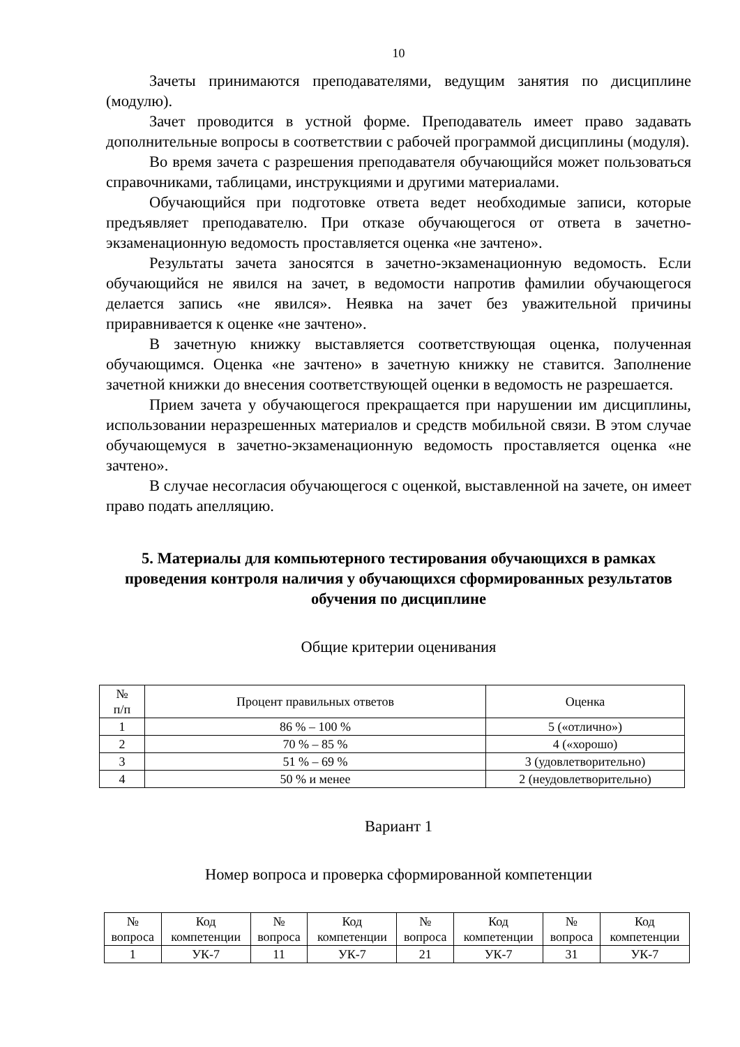10
Зачеты принимаются преподавателями, ведущим занятия по дисциплине (модулю).
Зачет проводится в устной форме. Преподаватель имеет право задавать дополнительные вопросы в соответствии с рабочей программой дисциплины (модуля).
Во время зачета с разрешения преподавателя обучающийся может пользоваться справочниками, таблицами, инструкциями и другими материалами.
Обучающийся при подготовке ответа ведет необходимые записи, которые предъявляет преподавателю. При отказе обучающегося от ответа в зачетно-экзаменационную ведомость проставляется оценка «не зачтено».
Результаты зачета заносятся в зачетно-экзаменационную ведомость. Если обучающийся не явился на зачет, в ведомости напротив фамилии обучающегося делается запись «не явился». Неявка на зачет без уважительной причины приравнивается к оценке «не зачтено».
В зачетную книжку выставляется соответствующая оценка, полученная обучающимся. Оценка «не зачтено» в зачетную книжку не ставится. Заполнение зачетной книжки до внесения соответствующей оценки в ведомость не разрешается.
Прием зачета у обучающегося прекращается при нарушении им дисциплины, использовании неразрешенных материалов и средств мобильной связи. В этом случае обучающемуся в зачетно-экзаменационную ведомость проставляется оценка «не зачтено».
В случае несогласия обучающегося с оценкой, выставленной на зачете, он имеет право подать апелляцию.
5. Материалы для компьютерного тестирования обучающихся в рамках проведения контроля наличия у обучающихся сформированных результатов обучения по дисциплине
Общие критерии оценивания
| № п/п | Процент правильных ответов | Оценка |
| --- | --- | --- |
| 1 | 86 % – 100 % | 5 («отлично») |
| 2 | 70 % – 85 % | 4 («хорошо) |
| 3 | 51 % – 69 % | 3 (удовлетворительно) |
| 4 | 50 % и менее | 2 (неудовлетворительно) |
Вариант 1
Номер вопроса и проверка сформированной компетенции
| № вопроса | Код компетенции | № вопроса | Код компетенции | № вопроса | Код компетенции | № вопроса | Код компетенции |
| --- | --- | --- | --- | --- | --- | --- | --- |
| 1 | УК-7 | 11 | УК-7 | 21 | УК-7 | 31 | УК-7 |